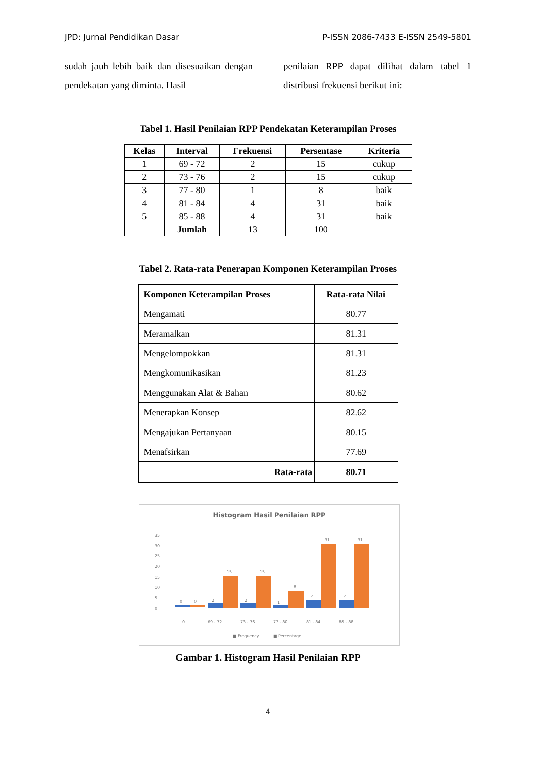JPD: Jurnal Pendidikan Dasar P-ISSN 2086-7433 E-ISSN 2549-5801
sudah jauh lebih baik dan disesuaikan dengan pendekatan yang diminta. Hasil
penilaian RPP dapat dilihat dalam tabel 1 distribusi frekuensi berikut ini:
Tabel 1. Hasil Penilaian RPP Pendekatan Keterampilan Proses
| Kelas | Interval | Frekuensi | Persentase | Kriteria |
| --- | --- | --- | --- | --- |
| 1 | 69 - 72 | 2 | 15 | cukup |
| 2 | 73 - 76 | 2 | 15 | cukup |
| 3 | 77 - 80 | 1 | 8 | baik |
| 4 | 81 - 84 | 4 | 31 | baik |
| 5 | 85 - 88 | 4 | 31 | baik |
| | Jumlah | 13 | 100 | |
Tabel 2. Rata-rata Penerapan Komponen Keterampilan Proses
| Komponen Keterampilan Proses | Rata-rata Nilai |
| --- | --- |
| Mengamati | 80.77 |
| Meramalkan | 81.31 |
| Mengelompokkan | 81.31 |
| Mengkomunikasikan | 81.23 |
| Menggunakan Alat & Bahan | 80.62 |
| Menerapkan Konsep | 82.62 |
| Mengajukan Pertanyaan | 80.15 |
| Menafsirkan | 77.69 |
| Rata-rata | 80.71 |
Histogram Hasil Penilaian RPP
0
5
10
15
20
25
30
35
0
0
2
15
2
15
1
8
4
31
4
31
0
69 - 72
73 - 76
77 - 80
81 - 84
85 - 88
■ Frequency
■ Percentage
Gambar 1. Histogram Hasil Penilaian RPP
4